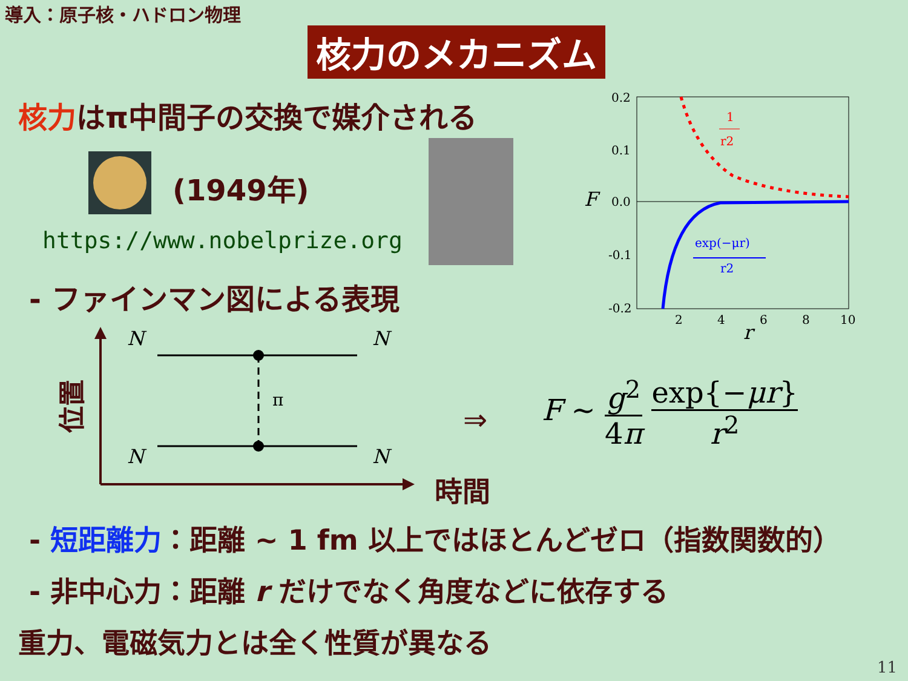導入：原子核・ハドロン物理
核力のメカニズム
核力はπ中間子の交換で媒介される
(1949年)
https://www.nobelprize.org
- ファインマン図による表現
0.2
0.1
0.0
-0.1
-0.2
F
2
4
6
8
10
r
1
r2
exp(−μr)
r2
N
N
N
N
π
位置
時間
⇒
F ∼ g<sup>2</sup> 4π exp{−μr} r<sup>2</sup>
- 短距離力：距離 ∼ 1 fm 以上ではほとんどゼロ（指数関数的）
- 非中心力：距離 r だけでなく角度などに依存する
重力、電磁気力とは全く性質が異なる
11